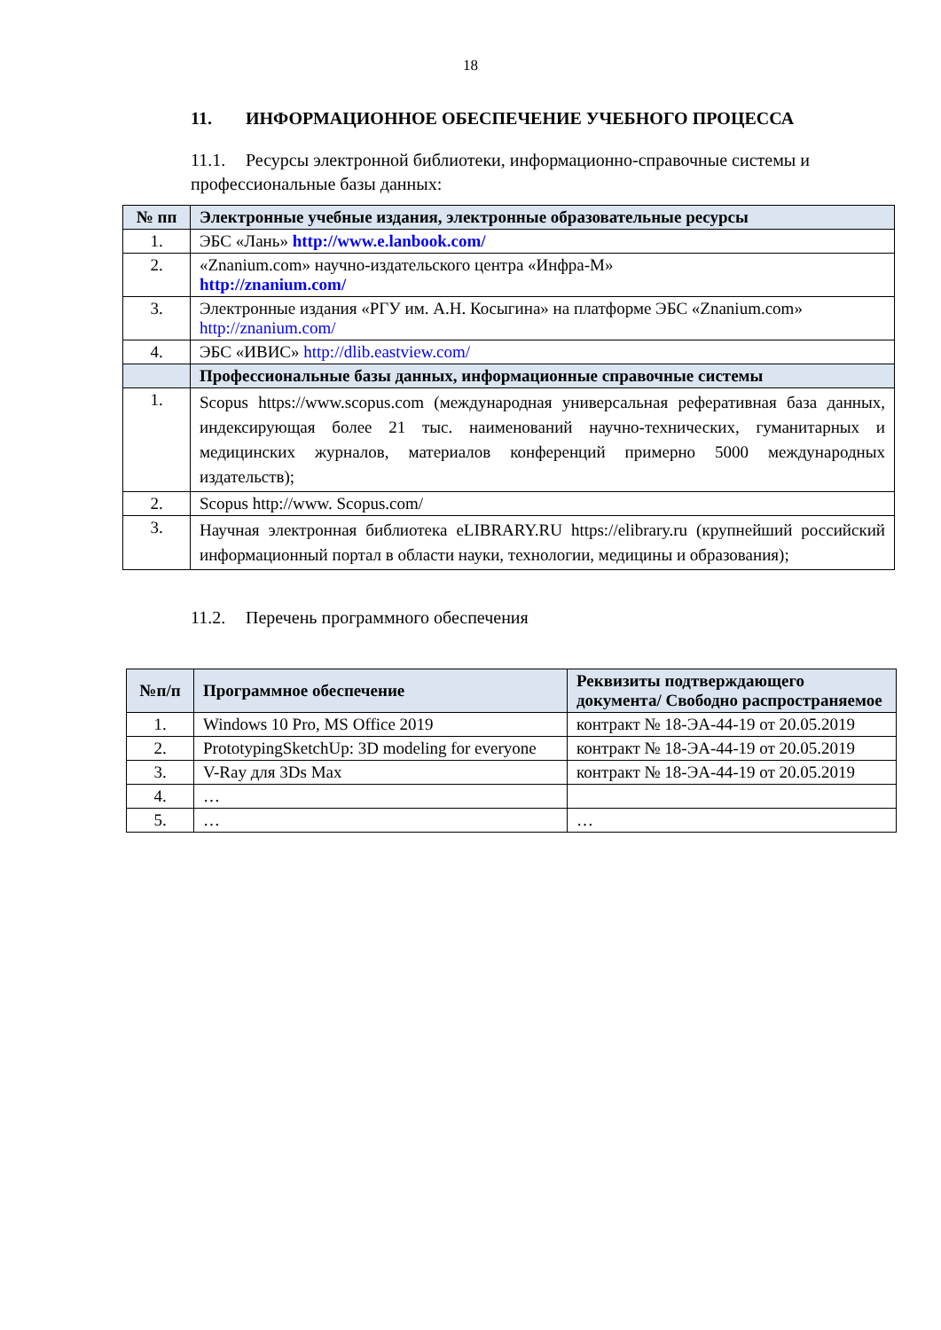18
11. ИНФОРМАЦИОННОЕ ОБЕСПЕЧЕНИЕ УЧЕБНОГО ПРОЦЕССА
11.1. Ресурсы электронной библиотеки, информационно-справочные системы и профессиональные базы данных:
| № пп | Электронные учебные издания, электронные образовательные ресурсы |
| --- | --- |
| 1. | ЭБС «Лань» http://www.e.lanbook.com/ |
| 2. | «Znanium.com» научно-издательского центра «Инфра-М» http://znanium.com/ |
| 3. | Электронные издания «РГУ им. А.Н. Косыгина» на платформе ЭБС «Znanium.com» http://znanium.com/ |
| 4. | ЭБС «ИВИС» http://dlib.eastview.com/ |
| | Профессиональные базы данных, информационные справочные системы |
| 1. | Scopus https://www.scopus.com (международная универсальная реферативная база данных, индексирующая более 21 тыс. наименований научно-технических, гуманитарных и медицинских журналов, материалов конференций примерно 5000 международных издательств); |
| 2. | Scopus http://www. Scopus.com/ |
| 3. | Научная электронная библиотека eLIBRARY.RU https://elibrary.ru (крупнейший российский информационный портал в области науки, технологии, медицины и образования); |
11.2. Перечень программного обеспечения
| №п/п | Программное обеспечение | Реквизиты подтверждающего документа/ Свободно распространяемое |
| --- | --- | --- |
| 1. | Windows 10 Pro, MS Office 2019 | контракт № 18-ЭА-44-19 от 20.05.2019 |
| 2. | PrototypingSketchUp: 3D modeling for everyone | контракт № 18-ЭА-44-19 от 20.05.2019 |
| 3. | V-Ray для 3Ds Max | контракт № 18-ЭА-44-19 от 20.05.2019 |
| 4. | … | |
| 5. | … | … |